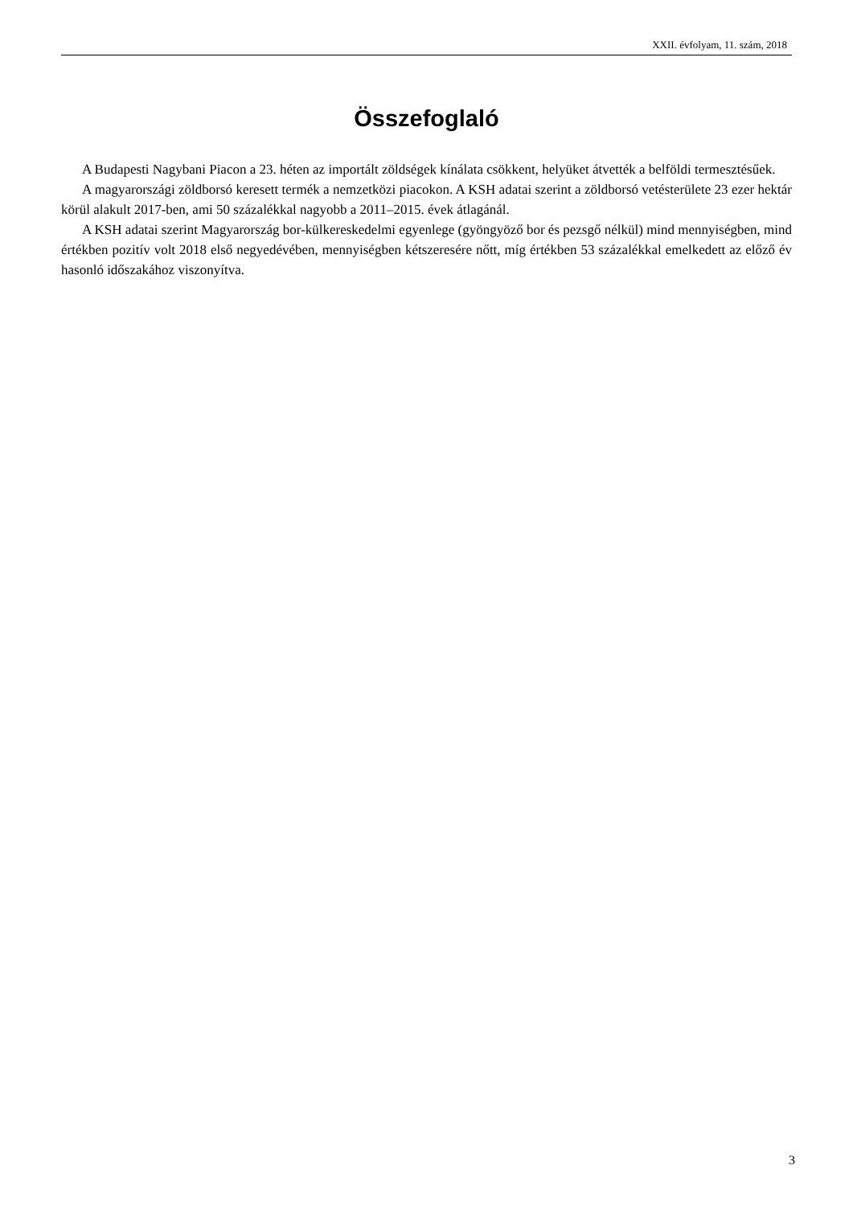XXII. évfolyam, 11. szám, 2018
Összefoglaló
A Budapesti Nagybani Piacon a 23. héten az importált zöldségek kínálata csökkent, helyüket átvették a belföldi termesztésűek.
A magyarországi zöldborsó keresett termék a nemzetközi piacokon. A KSH adatai szerint a zöldborsó vetésterülete 23 ezer hektár körül alakult 2017-ben, ami 50 százalékkal nagyobb a 2011–2015. évek átla­gánál.
A KSH adatai szerint Magyarország bor-külkereskedelmi egyenlege (gyöngyöző bor és pezsgő nélkül) mind mennyiségben, mind értékben pozitív volt 2018 első negyedévében, mennyiségben kétszeresére nőtt, míg értékben 53 százalékkal emelkedett az előző év hasonló időszakához viszonyítva.
3